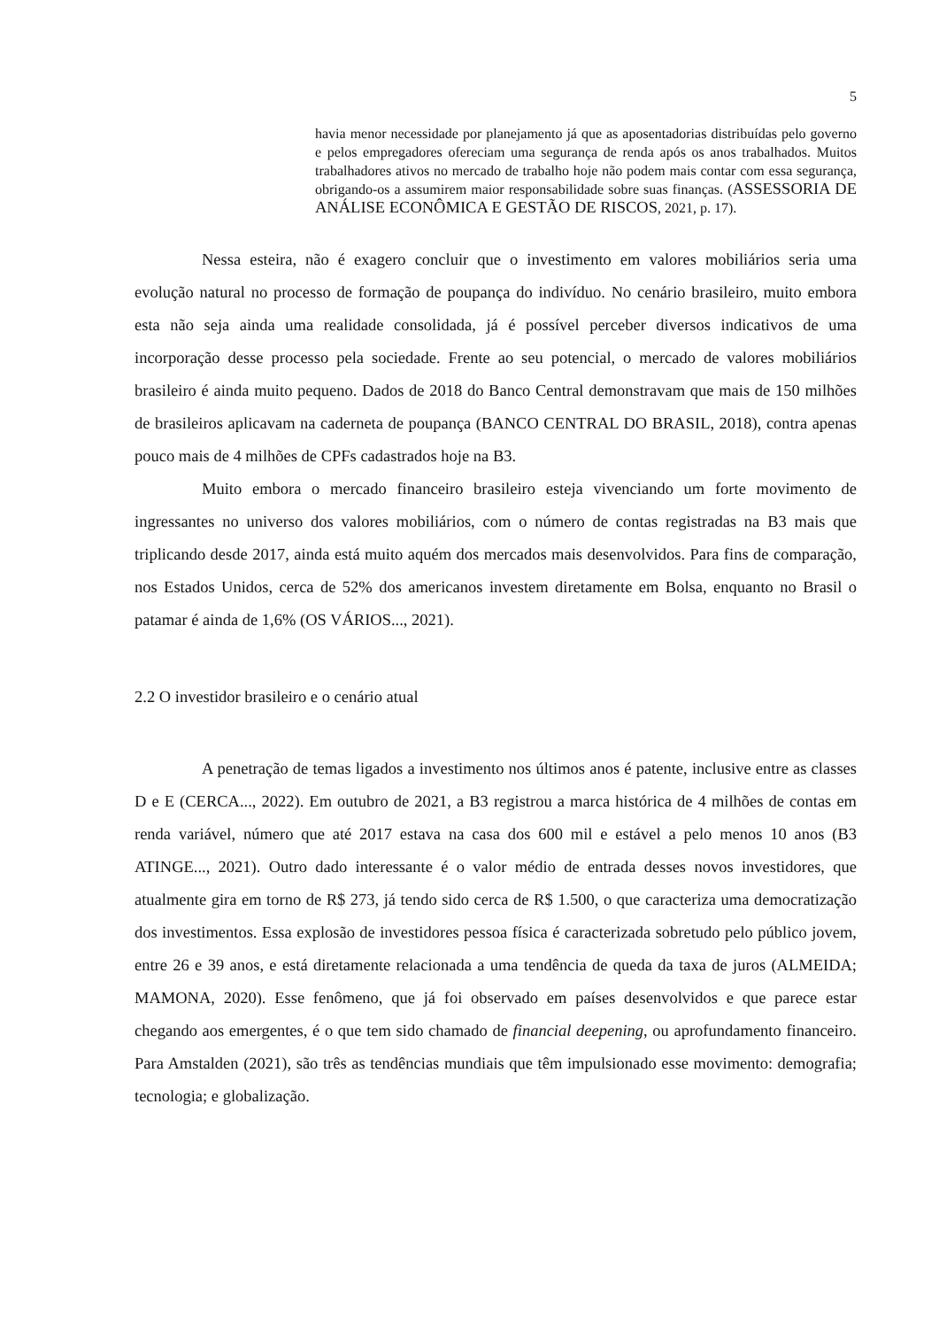5
havia menor necessidade por planejamento já que as aposentadorias distribuídas pelo governo e pelos empregadores ofereciam uma segurança de renda após os anos trabalhados. Muitos trabalhadores ativos no mercado de trabalho hoje não podem mais contar com essa segurança, obrigando-os a assumirem maior responsabilidade sobre suas finanças. (ASSESSORIA DE ANÁLISE ECONÔMICA E GESTÃO DE RISCOS, 2021, p. 17).
Nessa esteira, não é exagero concluir que o investimento em valores mobiliários seria uma evolução natural no processo de formação de poupança do indivíduo. No cenário brasileiro, muito embora esta não seja ainda uma realidade consolidada, já é possível perceber diversos indicativos de uma incorporação desse processo pela sociedade. Frente ao seu potencial, o mercado de valores mobiliários brasileiro é ainda muito pequeno. Dados de 2018 do Banco Central demonstravam que mais de 150 milhões de brasileiros aplicavam na caderneta de poupança (BANCO CENTRAL DO BRASIL, 2018), contra apenas pouco mais de 4 milhões de CPFs cadastrados hoje na B3.
Muito embora o mercado financeiro brasileiro esteja vivenciando um forte movimento de ingressantes no universo dos valores mobiliários, com o número de contas registradas na B3 mais que triplicando desde 2017, ainda está muito aquém dos mercados mais desenvolvidos. Para fins de comparação, nos Estados Unidos, cerca de 52% dos americanos investem diretamente em Bolsa, enquanto no Brasil o patamar é ainda de 1,6% (OS VÁRIOS..., 2021).
2.2 O investidor brasileiro e o cenário atual
A penetração de temas ligados a investimento nos últimos anos é patente, inclusive entre as classes D e E (CERCA..., 2022). Em outubro de 2021, a B3 registrou a marca histórica de 4 milhões de contas em renda variável, número que até 2017 estava na casa dos 600 mil e estável a pelo menos 10 anos (B3 ATINGE..., 2021). Outro dado interessante é o valor médio de entrada desses novos investidores, que atualmente gira em torno de R$ 273, já tendo sido cerca de R$ 1.500, o que caracteriza uma democratização dos investimentos. Essa explosão de investidores pessoa física é caracterizada sobretudo pelo público jovem, entre 26 e 39 anos, e está diretamente relacionada a uma tendência de queda da taxa de juros (ALMEIDA; MAMONA, 2020). Esse fenômeno, que já foi observado em países desenvolvidos e que parece estar chegando aos emergentes, é o que tem sido chamado de financial deepening, ou aprofundamento financeiro. Para Amstalden (2021), são três as tendências mundiais que têm impulsionado esse movimento: demografia; tecnologia; e globalização.